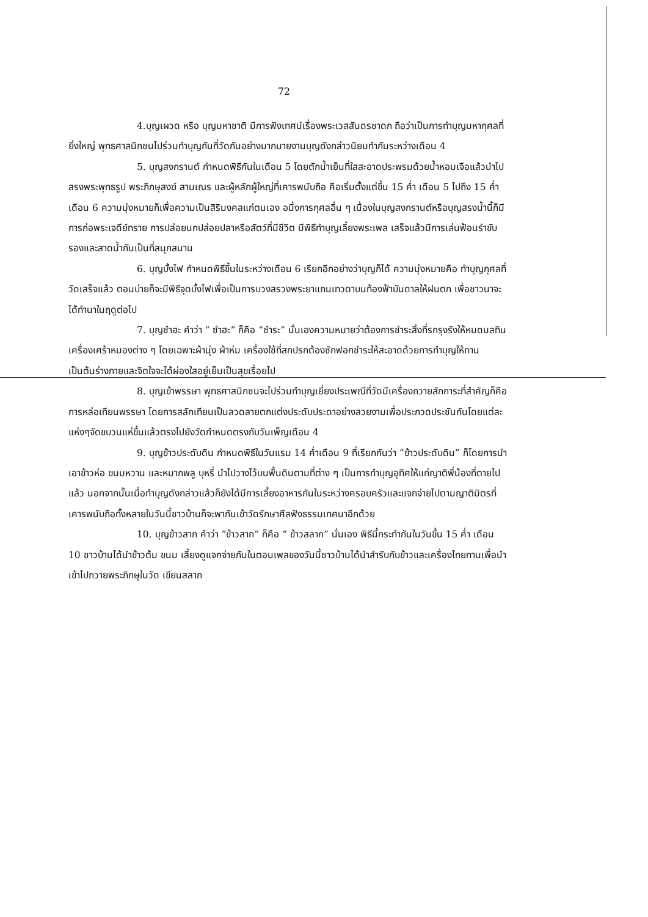72
4.บุญเผวด หรือ บุญมหาชาติ มีการฟังเทศน์เรื่องพระเวสสันดรชาดก ถือว่าเป็นการทำบุญมหากุศลที่ยิ่งใหญ่ พุทธศาสนิกชนไปร่วมทำบุญกันที่วัดกันอย่างมากมายงานบุญดังกล่าวนิยมทำกันระหว่างเดือน 4
5. บุญสงกรานต์ กำหนดพิธีกันในเดือน 5 โดยตักน้ำเย็นที่ใสสะอาดประพรมด้วยน้ำหอมเจือแล้วนำไปสรงพระพุทธรูป พระภิกษุสงฆ์ สามเณร และผู้หลักผู้ใหญ่ที่เคารพนับถือ คือเริ่มตั้งแต่ขึ้น 15 ค่ำ เดือน 5 ไปถึง 15 ค่ำ เดือน 6 ความมุ่งหมายก็เพื่อความเป็นสิริมงคลแก่ตนเอง อนึ่งการกุศลอื่น ๆ เนื่องในบุญสงกรานต์หรือบุญสรงน้ำนี้ก็มีการก่อพระเจดีย์ทราย การปล่อยนกปล่อยปลาหรือสัตว์ที่มีชีวิต มีพิธีทำบุญเลี้ยงพระเพล เสร็จแล้วมีการเล่นฟ้อนรำขับรองและสาดน้ำกันเป็นที่สนุกสนาน
6. บุญบั้งไฟ กำหนดพิธีขึ้นในระหว่างเดือน 6 เรียกอีกอย่างว่าบุญก็ได้ ความมุ่งหมายคือ ทำบุญกุศลที่วัดเสร็จแล้ว ตอนบ่ายก็จะมีพิธีจุดบั้งไฟเพื่อเป็นการบวงสรวงพระยาแถนเทวดาบนท้องฟ้าบันดาลให้ฝนตก เพื่อชาวนาจะได้ทำนาในฤดูต่อไป
7. บุญซำฮะ คำว่า “ ซำฮะ” ก็คือ “ชำระ” นั่นเองความหมายว่าต้องการชำระสิ่งที่รกรุงรังให้หมดมลทินเครื่องเศร้าหมองต่าง ๆ โดยเฉพาะผ้านุ่ง ผ้าห่ม เครื่องใช้ที่สกปรกต้องซักฟอกชำระให้สะอาดด้วยการทำบุญให้ทาน เป็นต้นร่างกายและจิตใจจะได้ผ่องใสอยู่เย็นเป็นสุขเรื่อยไป
8. บุญเข้าพรรษา พุทธศาสนิกชนจะไปร่วมทำบุญเยี่ยงประเพณีที่วัดมีเครื่องถวายสักการะที่สำคัญก็คือ การหล่อเทียนพรรษา โดยการสลักเทียนเป็นลวดลายตกแต่งประดับประดาอย่างสวยงามเพื่อประกวดประชันกันโดยแต่ละแห่งๆจัดขบวนแห่ขึ้นแล้วตรงไปยังวัดกำหนดตรงกับวันเพ็ญเดือน 4
9. บุญข้าวประดับดิน กำหนดพิธีในวันแรม 14 ค่ำเดือน 9 ที่เรียกกันว่า “ข้าวประดับดิน” ก็โดยการนำเอาข้าวห่อ ขนมหวาน และหมากพลู บุหรี่ นำไปวางไว้บนพื้นดินตามที่ต่าง ๆ เป็นการทำบุญอุทิศให้แก่ญาติพี่น้องที่ตายไปแล้ว นอกจากนั้นเมื่อทำบุญดังกล่าวแล้วก็ยังได้มีการเลี้ยงอาหารกันในระหว่างครอบครัวและแจกจ่ายไปตามญาติมิตรที่เคารพนับถือทั้งหลายในวันนี้ชาวบ้านก็จะพากันเข้าวัดรักษาศีลฟังธรรมเทศนาอีกด้วย
10. บุญข้าวสาก คำว่า “ข้าวสาก” ก็คือ “ ข้าวสลาก” นั่นเอง พิธีนี้กระทำกันในวันขึ้น 15 ค่ำ เดือน 10 ชาวบ้านได้นำข้าวต้ม ขนม เลี้ยงดูแจกจ่ายกันในตอนเพลของวันนี้ชาวบ้านได้นำสำรับกับข้าวและเครื่องไทยทานเพื่อนำเข้าไปถวายพระภิกษุในวัด เขียนสลาก